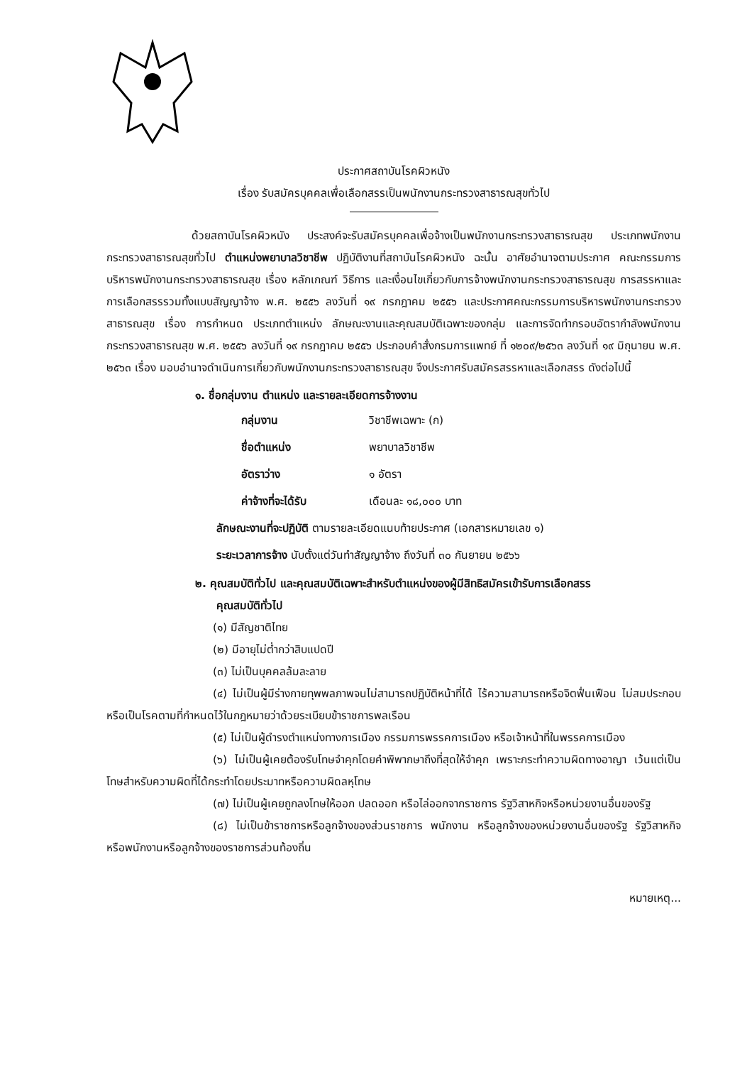ประกาศสถาบันโรคผิวหนัง
เรื่อง รับสมัครบุคคลเพื่อเลือกสรรเป็นพนักงานกระทรวงสาธารณสุขทั่วไป
ด้วยสถาบันโรคผิวหนัง ประสงค์จะรับสมัครบุคคลเพื่อจ้างเป็นพนักงานกระทรวงสาธารณสุข ประเภทพนักงานกระทรวงสาธารณสุขทั่วไป ตำแหน่งพยาบาลวิชาชีพ ปฏิบัติงานที่สถาบันโรคผิวหนัง ฉะนั้น อาศัยอำนาจตามประกาศ คณะกรรมการบริหารพนักงานกระทรวงสาธารณสุข เรื่อง หลักเกณฑ์ วิธีการ และเงื่อนไขเกี่ยวกับการจ้างพนักงานกระทรวงสาธารณสุข การสรรหาและการเลือกสรรรวมทั้งแบบสัญญาจ้าง พ.ศ. ๒๕๕๖ ลงวันที่ ๑๙ กรกฎาคม ๒๕๕๖ และประกาศคณะกรรมการบริหารพนักงานกระทรวงสาธารณสุข เรื่อง การกำหนด ประเภทตำแหน่ง ลักษณะงานและคุณสมบัติเฉพาะของกลุ่ม และการจัดทำกรอบอัตรากำลังพนักงานกระทรวงสาธารณสุข พ.ศ. ๒๕๕๖ ลงวันที่ ๑๙ กรกฎาคม ๒๕๕๖ ประกอบคำสั่งกรมการแพทย์ ที่ ๑๒๐๙/๒๕๖๓ ลงวันที่ ๑๙ มิถุนายน พ.ศ. ๒๕๖๓ เรื่อง มอบอำนาจดำเนินการเกี่ยวกับพนักงานกระทรวงสาธารณสุข จึงประกาศรับสมัครสรรหาและเลือกสรร ดังต่อไปนี้
๑. ชื่อกลุ่มงาน ตำแหน่ง และรายละเอียดการจ้างงาน
| กลุ่มงาน | วิชาชีพเฉพาะ (ก) |
| ชื่อตำแหน่ง | พยาบาลวิชาชีพ |
| อัตราว่าง | ๑ อัตรา |
| ค่าจ้างที่จะได้รับ | เดือนละ ๑๘,๐๐๐ บาท |
ลักษณะงานที่จะปฏิบัติ ตามรายละเอียดแนบท้ายประกาศ (เอกสารหมายเลข ๑)
ระยะเวลาการจ้าง นับตั้งแต่วันทำสัญญาจ้าง ถึงวันที่ ๓๐ กันยายน ๒๕๖๖
๒. คุณสมบัติทั่วไป และคุณสมบัติเฉพาะสำหรับตำแหน่งของผู้มีสิทธิสมัครเข้ารับการเลือกสรร
คุณสมบัติทั่วไป
(๑) มีสัญชาติไทย
(๒) มีอายุไม่ต่ำกว่าสิบแปดปี
(๓) ไม่เป็นบุคคลล้มละลาย
(๔) ไม่เป็นผู้มีร่างกายทุพพลภาพจนไม่สามารถปฏิบัติหน้าที่ได้ ไร้ความสามารถหรือจิตฟั่นเฟือน ไม่สมประกอบ หรือเป็นโรคตามที่กำหนดไว้ในกฎหมายว่าด้วยระเบียบข้าราชการพลเรือน
(๕) ไม่เป็นผู้ดำรงตำแหน่งทางการเมือง กรรมการพรรคการเมือง หรือเจ้าหน้าที่ในพรรคการเมือง
(๖) ไม่เป็นผู้เคยต้องรับโทษจำคุกโดยคำพิพากษาถึงที่สุดให้จำคุก เพราะกระทำความผิดทางอาญา เว้นแต่เป็นโทษสำหรับความผิดที่ได้กระทำโดยประมาทหรือความผิดลหุโทษ
(๗) ไม่เป็นผู้เคยถูกลงโทษให้ออก ปลดออก หรือไล่ออกจากราชการ รัฐวิสาหกิจหรือหน่วยงานอื่นของรัฐ
(๘) ไม่เป็นข้าราชการหรือลูกจ้างของส่วนราชการ พนักงาน หรือลูกจ้างของหน่วยงานอื่นของรัฐ รัฐวิสาหกิจ หรือพนักงานหรือลูกจ้างของราชการส่วนท้องถิ่น
หมายเหตุ...